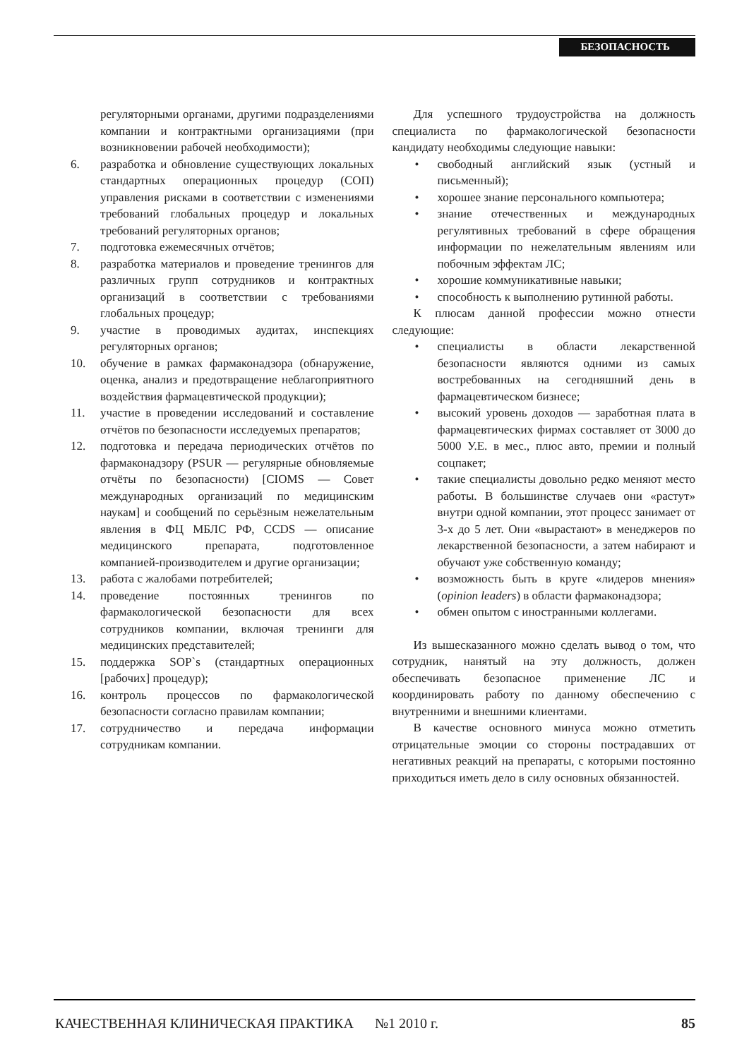БЕЗОПАСНОСТЬ
регуляторными органами, другими подразделениями компании и контрактными организациями (при возникновении рабочей необходимости);
6. разработка и обновление существующих локальных стандартных операционных процедур (СОП) управления рисками в соответствии с изменениями требований глобальных процедур и локальных требований регуляторных органов;
7. подготовка ежемесячных отчётов;
8. разработка материалов и проведение тренингов для различных групп сотрудников и контрактных организаций в соответствии с требованиями глобальных процедур;
9. участие в проводимых аудитах, инспекциях регуляторных органов;
10. обучение в рамках фармаконадзора (обнаружение, оценка, анализ и предотвращение неблагоприятного воздействия фармацевтической продукции);
11. участие в проведении исследований и составление отчётов по безопасности исследуемых препаратов;
12. подготовка и передача периодических отчётов по фармаконадзору (PSUR — регулярные обновляемые отчёты по безопасности) [CIOMS — Совет международных организаций по медицинским наукам] и сообщений по серьёзным нежелательным явления в ФЦ МБЛС РФ, CCDS — описание медицинского препарата, подготовленное компанией-производителем и другие организации;
13. работа с жалобами потребителей;
14. проведение постоянных тренингов по фармакологической безопасности для всех сотрудников компании, включая тренинги для медицинских представителей;
15. поддержка SOP`s (стандартных операционных [рабочих] процедур);
16. контроль процессов по фармакологической безопасности согласно правилам компании;
17. сотрудничество и передача информации сотрудникам компании.
Для успешного трудоустройства на должность специалиста по фармакологической безопасности кандидату необходимы следующие навыки:
• свободный английский язык (устный и письменный);
• хорошее знание персонального компьютера;
• знание отечественных и международных регулятивных требований в сфере обращения информации по нежелательным явлениям или побочным эффектам ЛС;
• хорошие коммуникативные навыки;
• способность к выполнению рутинной работы.
К плюсам данной профессии можно отнести следующие:
• специалисты в области лекарственной безопасности являются одними из самых востребованных на сегодняшний день в фармацевтическом бизнесе;
• высокий уровень доходов — заработная плата в фармацевтических фирмах составляет от 3000 до 5000 У.Е. в мес., плюс авто, премии и полный соцпакет;
• такие специалисты довольно редко меняют место работы. В большинстве случаев они «растут» внутри одной компании, этот процесс занимает от 3-х до 5 лет. Они «вырастают» в менеджеров по лекарственной безопасности, а затем набирают и обучают уже собственную команду;
• возможность быть в круге «лидеров мнения» (opinion leaders) в области фармаконадзора;
• обмен опытом с иностранными коллегами.
Из вышесказанного можно сделать вывод о том, что сотрудник, нанятый на эту должность, должен обеспечивать безопасное применение ЛС и координировать работу по данному обеспечению с внутренними и внешними клиентами.
В качестве основного минуса можно отметить отрицательные эмоции со стороны пострадавших от негативных реакций на препараты, с которыми постоянно приходиться иметь дело в силу основных обязанностей.
КАЧЕСТВЕННАЯ КЛИНИЧЕСКАЯ ПРАКТИКА №1 2010 г. 85